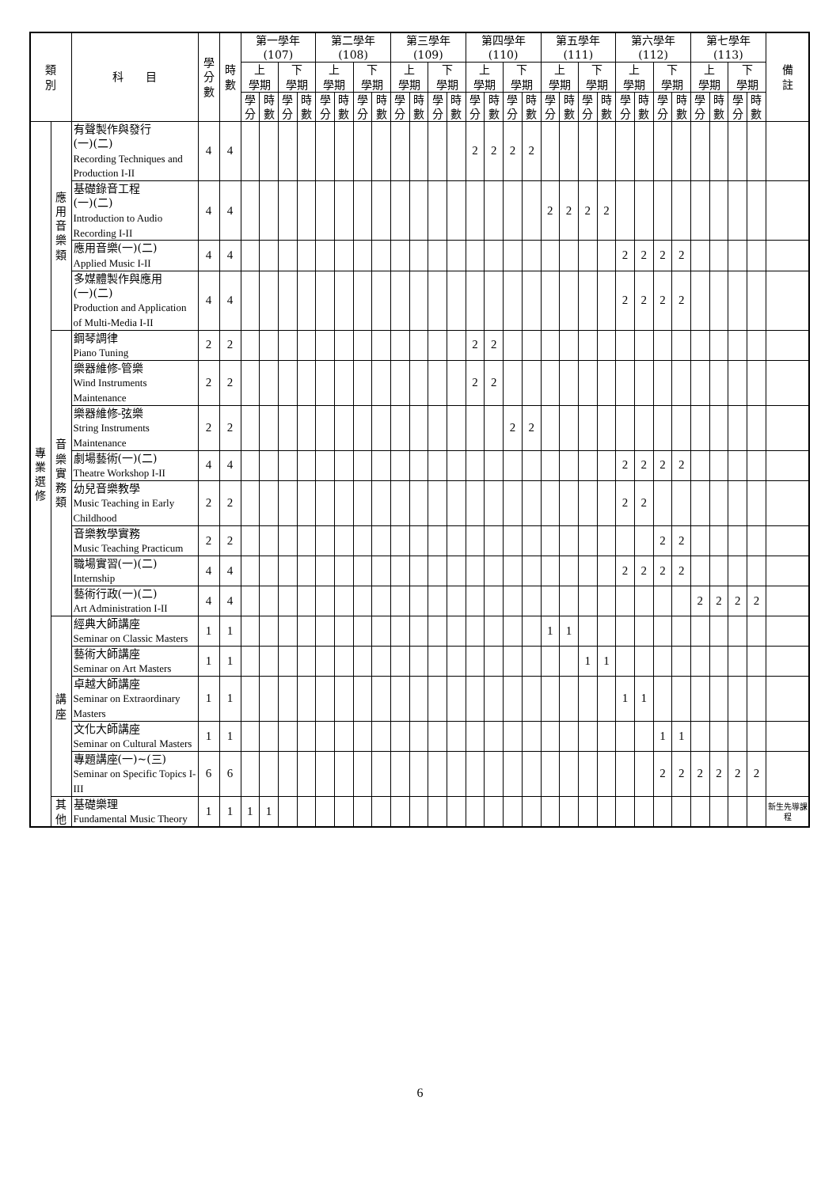| 類 別 | | 科 目 | 學 分 數 | 時 數 | 第一學年 (107) | | | | 第二學年 (108) | | | | 第三學年 (109) | | | | 第四學年 (110) | | | | 第五學年 (111) | | | | 第六學年 (112) | | | | 第七學年 (113) | | | | 備 註 |
| --- | --- | --- | --- | --- | --- | --- | --- | --- | --- | --- | --- | --- | --- | --- | --- | --- | --- | --- | --- | --- | --- | --- | --- | --- | --- | --- | --- | --- | --- | --- | --- | --- | --- |
| | | | | | 上 學期 | | 下 學期 | | 上 學期 | | 下 學期 | | 上 學期 | | 下 學期 | | 上 學期 | | 下 學期 | | 上 學期 | | 下 學期 | | 上 學期 | | 下 學期 | | 上 學期 | | 下 學期 | | |
| | | | | | 學分 | 時數 | 學分 | 時數 | 學分 | 時數 | 學分 | 時數 | 學分 | 時數 | 學分 | 時數 | 學分 | 時數 | 學分 | 時數 | 學分 | 時數 | 學分 | 時數 | 學分 | 時數 | 學分 | 時數 | 學分 | 時數 | 學分 | 時數 | |
| 專 業 選 修 | 應 用 音 樂 類 | 有聲製作與發行 (一)(二) Recording Techniques and Production I-II | 4 | 4 | | | | | | | | | | | | | 2 | 2 | 2 | 2 | | | | | | | | | | | | | |
| | | 基礎錄音工程 (一)(二) Introduction to Audio Recording I-II | 4 | 4 | | | | | | | | | | | | | | | | | 2 | 2 | 2 | 2 | | | | | | | | | |
| | | 應用音樂(一)(二) Applied Music I-II | 4 | 4 | | | | | | | | | | | | | | | | | | | | | 2 | 2 | 2 | 2 | | | | | |
| | | 多媒體製作與應用 (一)(二) Production and Application of Multi-Media I-II | 4 | 4 | | | | | | | | | | | | | | | | | | | | | 2 | 2 | 2 | 2 | | | | | |
| | 音 樂 實 務 類 | 鋼琴調律 Piano Tuning | 2 | 2 | | | | | | | | | | | | | 2 | 2 | | | | | | | | | | | | | | | |
| | | 樂器維修-管樂 Wind Instruments Maintenance | 2 | 2 | | | | | | | | | | | | | 2 | 2 | | | | | | | | | | | | | | | |
| | | 樂器維修-弦樂 String Instruments Maintenance | 2 | 2 | | | | | | | | | | | | | | | 2 | 2 | | | | | | | | | | | | | |
| | | 劇場藝術(一)(二) Theatre Workshop I-II | 4 | 4 | | | | | | | | | | | | | | | | | | | | | 2 | 2 | 2 | 2 | | | | | |
| | | 幼兒音樂教學 Music Teaching in Early Childhood | 2 | 2 | | | | | | | | | | | | | | | | | | | | | 2 | 2 | | | | | | | |
| | | 音樂教學實務 Music Teaching Practicum | 2 | 2 | | | | | | | | | | | | | | | | | | | | | | | 2 | 2 | | | | | |
| | | 職場實習(一)(二) Internship | 4 | 4 | | | | | | | | | | | | | | | | | | | | | 2 | 2 | 2 | 2 | | | | | |
| | | 藝術行政(一)(二) Art Administration I-II | 4 | 4 | | | | | | | | | | | | | | | | | | | | | | | | | 2 | 2 | 2 | 2 | |
| | 講 座 | 經典大師講座 Seminar on Classic Masters | 1 | 1 | | | | | | | | | | | | | | | | | 1 | 1 | | | | | | | | | | | |
| | | 藝術大師講座 Seminar on Art Masters | 1 | 1 | | | | | | | | | | | | | | | | | | | 1 | 1 | | | | | | | | | |
| | | 卓越大師講座 Seminar on Extraordinary Masters | 1 | 1 | | | | | | | | | | | | | | | | | | | | | 1 | 1 | | | | | | | |
| | | 文化大師講座 Seminar on Cultural Masters | 1 | 1 | | | | | | | | | | | | | | | | | | | | | | | 1 | 1 | | | | | |
| | | 專題講座(一)~(三) Seminar on Specific Topics I-III | 6 | 6 | | | | | | | | | | | | | | | | | | | | | | | 2 | 2 | 2 | 2 | 2 | 2 | |
| | 其 他 | 基礎樂理 Fundamental Music Theory | 1 | 1 | 1 | 1 | | | | | | | | | | | | | | | | | | | | | | | | | | | 新生先導課程 |
6